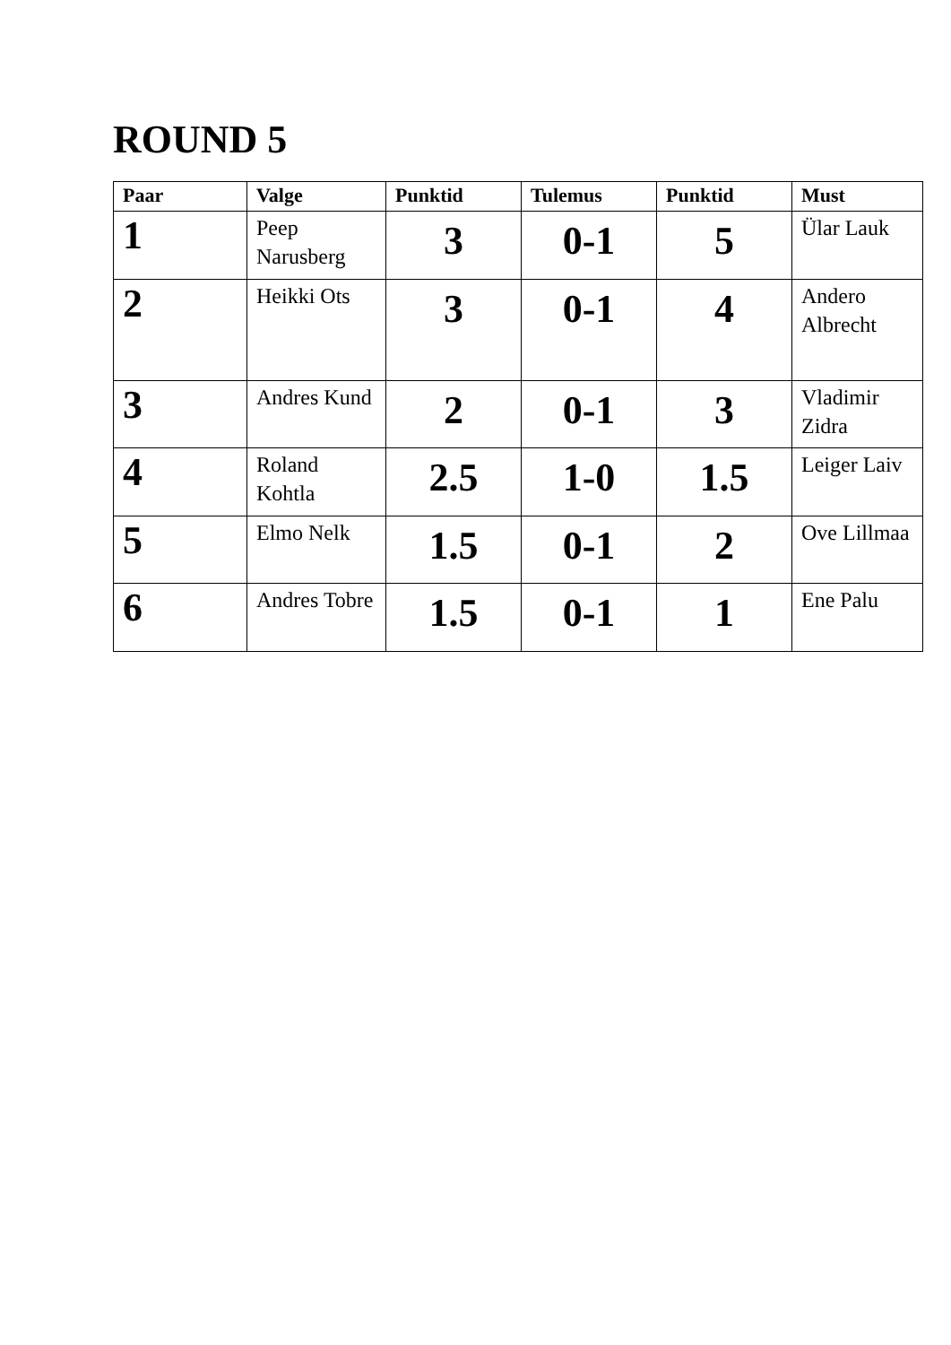ROUND 5
| Paar | Valge | Punktid | Tulemus | Punktid | Must |
| --- | --- | --- | --- | --- | --- |
| 1 | Peep Narusberg | 3 | 0-1 | 5 | Ülar Lauk |
| 2 | Heikki Ots | 3 | 0-1 | 4 | Andero Albrecht |
| 3 | Andres Kund | 2 | 0-1 | 3 | Vladimir Zidra |
| 4 | Roland Kohtla | 2.5 | 1-0 | 1.5 | Leiger Laiv |
| 5 | Elmo Nelk | 1.5 | 0-1 | 2 | Ove Lillmaa |
| 6 | Andres Tobre | 1.5 | 0-1 | 1 | Ene Palu |